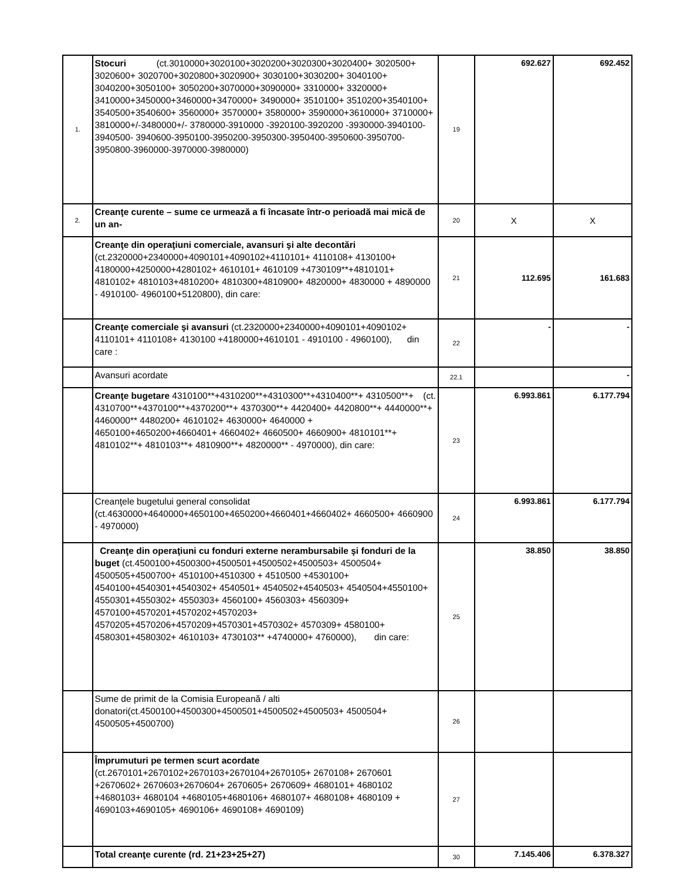| 1. | Stocuri (ct.3010000+3020100+3020200+3020300+3020400+ 3020500+ 3020600+ 3020700+3020800+3020900+ 3030100+3030200+ 3040100+ 3040200+3050100+ 3050200+3070000+3090000+ 3310000+ 3320000+ 3410000+3450000+3460000+3470000+ 3490000+ 3510100+ 3510200+3540100+ 3540500+3540600+ 3560000+ 3570000+ 3580000+ 3590000+3610000+ 3710000+ 3810000+/-3480000+/- 3780000-3910000 -3920100-3920200 -3930000-3940100-3940500- 3940600-3950100-3950200-3950300-3950400-3950600-3950700- 3950800-3960000-3970000-3980000) | 19 | 692.627 | 692.452 |
| 2. | Creanţe curente – sume ce urmează a fi încasate într-o perioadă mai mică de un an- | 20 | X | X |
| | Creanţe din operaţiuni comerciale, avansuri şi alte decontări (ct.2320000+2340000+4090101+4090102+4110101+ 4110108+ 4130100+ 4180000+4250000+4280102+ 4610101+ 4610109 +4730109**+4810101+ 4810102+ 4810103+4810200+ 4810300+4810900+ 4820000+ 4830000 + 4890000 - 4910100- 4960100+5120800), din care: | 21 | 112.695 | 161.683 |
| | Creanţe comerciale şi avansuri (ct.2320000+2340000+4090101+4090102+ 4110101+ 4110108+ 4130100 +4180000+4610101 - 4910100 - 4960100), din care : | 22 | - | - |
| | Avansuri acordate | 22.1 | | - |
| | Creanţe bugetare (ct. 4310100**+4310200**+4310300**+4310400**+ 4310500**+ 4310700**+4370100**+4370200**+ 4370300**+ 4420400+ 4420800**+ 4440000**+ 4460000** 4480200+ 4610102+ 4630000+ 4640000 + 4650100+4650200+4660401+ 4660402+ 4660500+ 4660900+ 4810101**+ 4810102**+ 4810103**+ 4810900**+ 4820000** - 4970000), din care: | 23 | 6.993.861 | 6.177.794 |
| | Creanţele bugetului general consolidat (ct.4630000+4640000+4650100+4650200+4660401+4660402+ 4660500+ 4660900 - 4970000) | 24 | 6.993.861 | 6.177.794 |
| | Creanţe din operaţiuni cu fonduri externe nerambursabile şi fonduri de la buget (ct.4500100+4500300+4500501+4500502+4500503+ 4500504+ 4500505+4500700+ 4510100+4510300 + 4510500 +4530100+ 4540100+4540301+4540302+ 4540501+ 4540502+4540503+ 4540504+4550100+ 4550301+4550302+ 4550303+ 4560100+ 4560303+ 4560309+ 4570100+4570201+4570202+4570203+ 4570205+4570206+4570209+4570301+4570302+ 4570309+ 4580100+ 4580301+4580302+ 4610103+ 4730103** +4740000+ 4760000), din care: | 25 | 38.850 | 38.850 |
| | Sume de primit de la Comisia Europeană / alti donatori(ct.4500100+4500300+4500501+4500502+4500503+ 4500504+ 4500505+4500700) | 26 | | |
| | Împrumuturi pe termen scurt acordate (ct.2670101+2670102+2670103+2670104+2670105+ 2670108+ 2670601 +2670602+ 2670603+2670604+ 2670605+ 2670609+ 4680101+ 4680102 +4680103+ 4680104 +4680105+4680106+ 4680107+ 4680108+ 4680109 + 4690103+4690105+ 4690106+ 4690108+ 4690109) | 27 | | |
| | Total creanţe curente (rd. 21+23+25+27) | 30 | 7.145.406 | 6.378.327 |